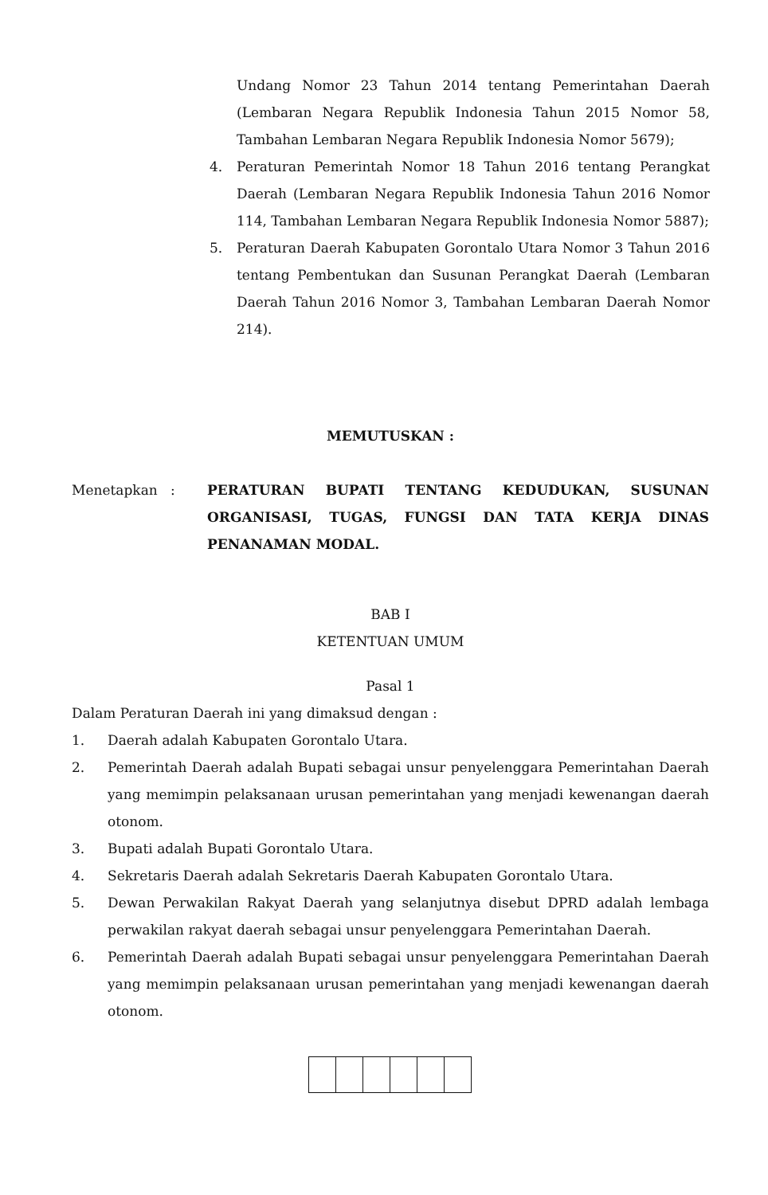Undang Nomor 23 Tahun 2014 tentang Pemerintahan Daerah (Lembaran Negara Republik Indonesia Tahun 2015 Nomor 58, Tambahan Lembaran Negara Republik Indonesia Nomor 5679);
4. Peraturan Pemerintah Nomor 18 Tahun 2016 tentang Perangkat Daerah (Lembaran Negara Republik Indonesia Tahun 2016 Nomor 114, Tambahan Lembaran Negara Republik Indonesia Nomor 5887);
5. Peraturan Daerah Kabupaten Gorontalo Utara Nomor 3 Tahun 2016 tentang Pembentukan dan Susunan Perangkat Daerah (Lembaran Daerah Tahun 2016 Nomor 3, Tambahan Lembaran Daerah Nomor 214).
MEMUTUSKAN :
Menetapkan : PERATURAN BUPATI TENTANG KEDUDUKAN, SUSUNAN ORGANISASI, TUGAS, FUNGSI DAN TATA KERJA DINAS PENANAMAN MODAL.
BAB I
KETENTUAN UMUM
Pasal 1
Dalam Peraturan Daerah ini yang dimaksud dengan :
1. Daerah adalah Kabupaten Gorontalo Utara.
2. Pemerintah Daerah adalah Bupati sebagai unsur penyelenggara Pemerintahan Daerah yang memimpin pelaksanaan urusan pemerintahan yang menjadi kewenangan daerah otonom.
3. Bupati adalah Bupati Gorontalo Utara.
4. Sekretaris Daerah adalah Sekretaris Daerah Kabupaten Gorontalo Utara.
5. Dewan Perwakilan Rakyat Daerah yang selanjutnya disebut DPRD adalah lembaga perwakilan rakyat daerah sebagai unsur penyelenggara Pemerintahan Daerah.
6. Pemerintah Daerah adalah Bupati sebagai unsur penyelenggara Pemerintahan Daerah yang memimpin pelaksanaan urusan pemerintahan yang menjadi kewenangan daerah otonom.